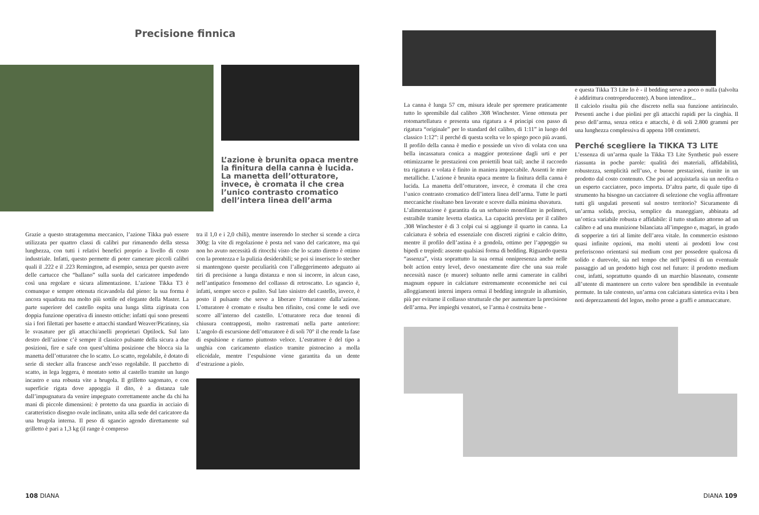Precisione finnica
L’azione è brunita opaca mentre la finitura della canna è lucida. La manetta dell’otturatore, invece, è cromata il che crea l’unico contrasto cromatico dell’intera linea dell’arma
Grazie a questo stratagemma meccanico, l’azione Tikka può essere utilizzata per quattro classi di calibri pur rimanendo della stessa lunghezza, con tutti i relativi benefici proprio a livello di costo industriale. Infatti, questo permette di poter camerare piccoli calibri quali il .222 e il .223 Remington, ad esempio, senza per questo avere delle cartucce che “ballano” sulla suola del caricatore impedendo così una regolare e sicura alimentazione. L’azione Tikka T3 è comunque e sempre ottenuta ricavandola dal pieno: la sua forma è ancora squadrata ma molto più sottile ed elegante della Master. La parte superiore del castello ospita una lunga slitta zigrinata con doppia funzione operativa di innesto ottiche: infatti qui sono presenti sia i fori filettati per basette e attacchi standard Weaver/Picatinny, sia le svasature per gli attacchi/anelli proprietari Optilock. Sul lato destro dell’azione c’è sempre il classico pulsante della sicura a due posizioni, fire e safe con quest’ultima posizione che blocca sia la manetta dell’otturatore che lo scatto. Lo scatto, regolabile, è dotato di serie di stecker alla francese anch’esso regolabile. Il pacchetto di scatto, in lega leggera, è montato sotto al castello tramite un lungo incastro e una robusta vite a brugola. Il grilletto sagomato, e con superficie rigata dove appoggia il dito, è a distanza tale dall’impugnatura da venire impegnato correttamente anche da chi ha mani di piccole dimensioni: è protetto da una guardia in acciaio di caratteristico disegno ovale inclinato, unita alla sede del caricatore da una brugola interna. Il peso di sgancio agendo direttamente sul grilletto è pari a 1,3 kg (il range è compreso
tra il 1,0 e i 2,0 chili), mentre inserendo lo stecher si scende a circa 300g: la vite di regolazione è posta nel vano del caricatore, ma qui non ho avuto necessità di ritocchi visto che lo scatto diretto è ottimo con la prontezza e la pulizia desiderabili; se poi si inserisce lo stecher si mantengono queste peculiarità con l’alleggerimento adeguato ai tiri di precisione a lunga distanza e non si incorre, in alcun caso, nell’antipatico fenomeno del collasso di retroscatto. Lo sgancio è, infatti, sempre secco e pulito. Sul lato sinistro del castello, invece, è posto il pulsante che serve a liberare l’otturatore dalla’azione. L’otturatore è cromato e risulta ben rifinito, così come le sedi ove scorre all’interno del castello. L’otturatore reca due tenoni di chiusura contrapposti, molto rastremati nella parte anteriore: L’angolo di escursione dell’otturatore è di soli 70° il che rende la fase di espulsione e riarmo piuttosto veloce. L’estrattore è del tipo a unghia con caricamento elastico tramite pistoncino a molla elicoidale, mentre l’espulsione viene garantita da un dente d’estrazione a piolo.
108 DIANA
La canna è lunga 57 cm, misura ideale per spremere praticamente tutto lo spremibile dal calibro .308 Winchester. Viene ottenuta per rotomartellatura e presenta una rigatura a 4 principi con passo di rigatura “originale” per lo standard del calibro, di 1:11” in luogo del classico 1:12”: il perché di questa scelta ve lo spiego poco più avanti. Il profilo della canna è medio e possiede un vivo di volata con una bella incassatura conica a maggior protezione dagli urti e per ottimizzarne le prestazioni con proiettili boat tail; anche il raccordo tra rigatura e volata è finito in maniera impeccabile. Assenti le mire metalliche. L’azione è brunita opaca mentre la finitura della canna è lucida. La manetta dell’otturatore, invece, è cromata il che crea l’unico contrasto cromatico dell’intera linea dell’arma. Tutte le parti meccaniche risultano ben lavorate e scevre dalla minima sbavatura.
L’alimentazione è garantita da un serbatoio monofilare in polimeri, estraibile tramite levetta elastica. La capacità prevista per il calibro .308 Winchester è di 3 colpi cui si aggiunge il quarto in canna. La calciatura è sobria ed essenziale con discreti zigrini e calcio dritto, mentre il profilo dell’astina è a gondola, ottimo per l’appoggio su bipedi e trepiedi: assente qualsiasi forma di bedding. Riguardo questa “assenza”, vista soprattutto la sua ormai onnipresenza anche nelle bolt action entry level, devo onestamente dire che una sua reale necessità nasce (e muore) soltanto nelle armi camerate in calibri magnum oppure in calciature estremamente economiche nei cui alloggiamenti interni impera ormai il bedding integrale in alluminio, più per evitarne il collasso strutturale che per aumentare la precisione dell’arma. Per impieghi venatori, se l’arma è costruita bene -
e questa Tikka T3 Lite lo è - il bedding serve a poco o nulla (talvolta è addirittura controproducente). A buon intenditor...
Il calciolo risulta più che discreto nella sua funzione antirinculo. Presenti anche i due piolini per gli attacchi rapidi per la cinghia. Il peso dell’arma, senza ottica e attacchi, è di soli 2.800 grammi per una lunghezza complessiva di appena 108 centimetri.
Perché scegliere la TIKKA T3 LITE
L’essenza di un’arma quale la Tikka T3 Lite Synthetic può essere riassunta in poche parole: qualità dei materiali, affidabilità, robustezza, semplicità nell’uso, e buone prestazioni, riunite in un prodotto dal costo contenuto. Che poi ad acquistarla sia un neofita o un esperto cacciatore, poco importa. D’altra parte, di quale tipo di strumento ha bisogno un cacciatore di selezione che voglia affrontare tutti gli ungulati presenti sul nostro territorio? Sicuramente di un’arma solida, precisa, semplice da maneggiare, abbinata ad un’ottica variabile robusta e affidabile: il tutto studiato attorno ad un calibro e ad una munizione bilanciata all’impegno e, magari, in grado di sopperire a tiri al limite dell’area vitale. In commercio esistono quasi infinite opzioni, ma molti utenti ai prodotti low cost preferiscono orientarsi sui medium cost per possedere qualcosa di solido e durevole, sia nel tempo che nell’ipotesi di un eventuale passaggio ad un prodotto high cost nel futuro: il prodotto medium cost, infatti, soprattutto quando di un marchio blasonato, consente all’utente di mantenere un certo valore ben spendibile in eventuale permute. In tale contesto, un’arma con calciatura sintetica evita i ben noti deprezzamenti del legno, molto prone a graffi e ammaccature.
DIANA 109